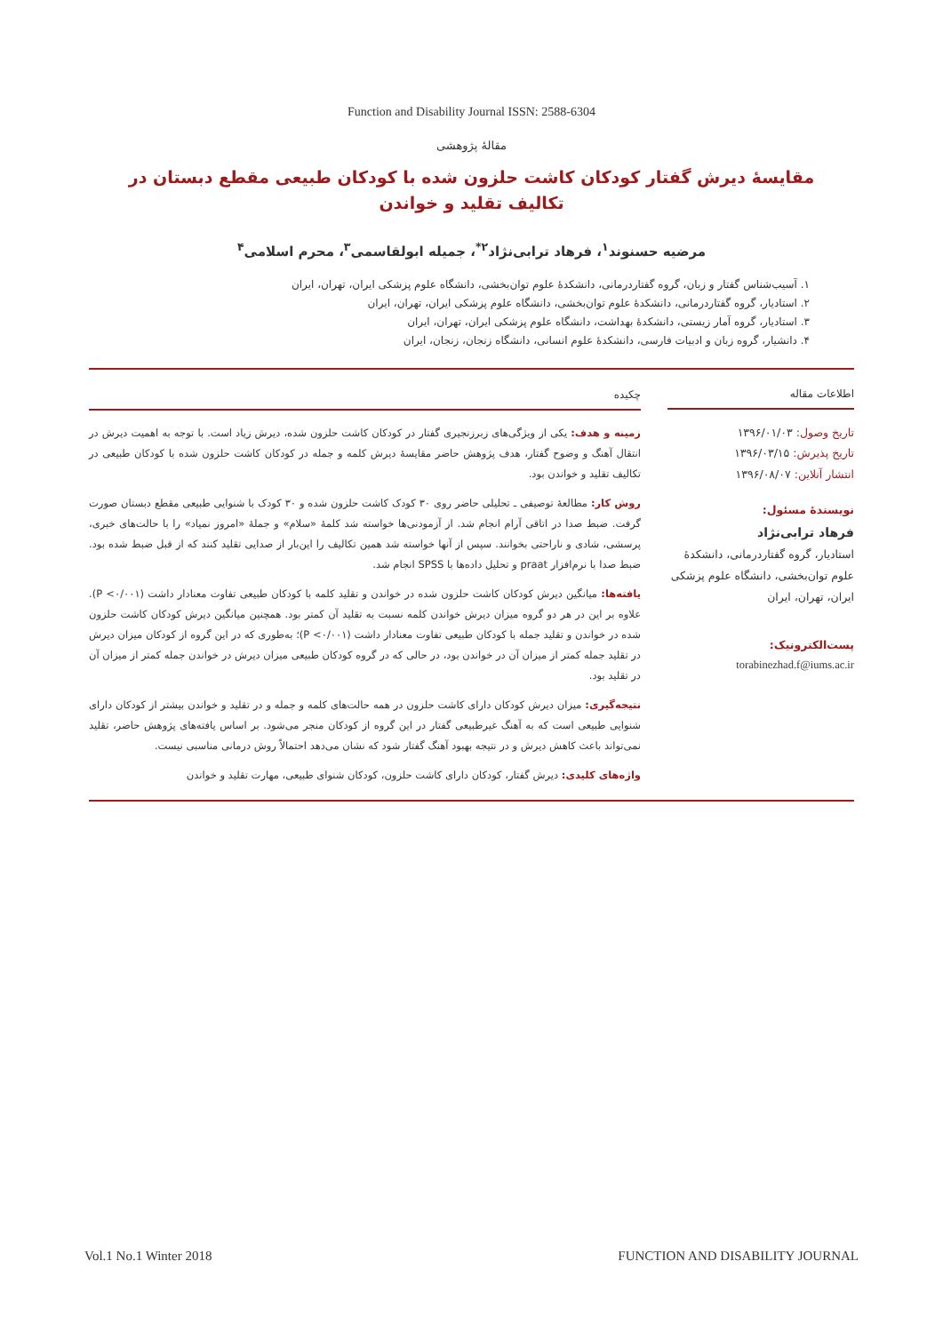Function and Disability Journal ISSN: 2588-6304
مقالهٔ پژوهشی
مقایسهٔ دیرش گفتار کودکان کاشت حلزون شده با کودکان طبیعی مقطع دبستان در
تکالیف تقلید و خواندن
مرضیه حسنوند<sup>۱</sup>، فرهاد ترابی‌نژاد<sup>۲*</sup>، جمیله ابولقاسمی<sup>۳</sup>، محرم اسلامی<sup>۴</sup>
۱. آسیب‌شناس گفتار و زبان، گروه گفتاردرمانی، دانشکدهٔ علوم توان‌بخشی، دانشگاه علوم پزشکی ایران، تهران، ایران
۲. استادیار، گروه گفتاردرمانی، دانشکدهٔ علوم توان‌بخشی، دانشگاه علوم پزشکی ایران، تهران، ایران
۳. استادیار، گروه آمار زیستی، دانشکدهٔ بهداشت، دانشگاه علوم پزشکی ایران، تهران، ایران
۴. دانشیار، گروه زبان و ادبیات فارسی، دانشکدهٔ علوم انسانی، دانشگاه زنجان، زنجان، ایران
اطلاعات مقاله
تاریخ وصول: ۱۳۹۶/۰۱/۰۳
تاریخ پذیرش: ۱۳۹۶/۰۳/۱۵
انتشار آنلاین: ۱۳۹۶/۰۸/۰۷
نویسندهٔ مسئول:
فرهاد ترابی‌نژاد
استادیار، گروه گفتاردرمانی، دانشکدهٔ علوم توان‌بخشی، دانشگاه علوم پزشکی ایران، تهران، ایران
پست‌الکترونیک:
torabinezhad.f@iums.ac.ir
چکیده
زمینه و هدف: یکی از ویژگی‌های زبرزنجیری گفتار در کودکان کاشت حلزون شده، دیرش زیاد است. با توجه به اهمیت دیرش در انتقال آهنگ و وضوح گفتار، هدف پژوهش حاضر مقایسهٔ دیرش کلمه و جمله در کودکان کاشت حلزون شده با کودکان طبیعی در تکالیف تقلید و خواندن بود.
روش کار: مطالعهٔ توصیفی ـ تحلیلی حاضر روی ۳۰ کودک کاشت حلزون شده و ۳۰ کودک با شنوایی طبیعی مقطع دبستان صورت گرفت. ضبط صدا در اتاقی آرام انجام شد. از آزمودنی‌ها خواسته شد کلمهٔ «سلام» و جملهٔ «امروز نمیاد» را با حالت‌های خبری، پرسشی، شادی و ناراحتی بخوانند. سپس از آنها خواسته شد همین تکالیف را این‌بار از صدایی تقلید کنند که از قبل ضبط شده بود. ضبط صدا با نرم‌افزار praat و تحلیل داده‌ها با SPSS انجام شد.
یافته‌ها: میانگین دیرش کودکان کاشت حلزون شده در خواندن و تقلید کلمه با کودکان طبیعی تفاوت معنادار داشت (P <۰/۰۰۱). علاوه بر این در هر دو گروه میزان دیرش خواندن کلمه نسبت به تقلید آن کمتر بود. همچنین میانگین دیرش کودکان کاشت حلزون شده در خواندن و تقلید جمله با کودکان طبیعی تفاوت معنادار داشت (P <۰/۰۰۱)؛ به‌طوری که در این گروه از کودکان میزان دیرش در تقلید جمله کمتر از میزان آن در خواندن بود، در حالی که در گروه کودکان طبیعی میزان دیرش در خواندن جمله کمتر از میزان آن در تقلید بود.
نتیجه‌گیری: میزان دیرش کودکان دارای کاشت حلزون در همه حالت‌های کلمه و جمله و در تقلید و خواندن بیشتر از کودکان دارای شنوایی طبیعی است که به آهنگ غیرطبیعی گفتار در این گروه از کودکان منجر می‌شود. بر اساس یافته‌های پژوهش حاضر، تقلید نمی‌تواند باعث کاهش دیرش و در نتیجه بهبود آهنگ گفتار شود که نشان می‌دهد احتمالاً روش درمانی مناسبی نیست.
واژه‌های کلیدی: دیرش گفتار، کودکان دارای کاشت حلزون، کودکان شنوای طبیعی، مهارت تقلید و خواندن
Vol.1 No.1 Winter 2018 FUNCTION AND DISABILITY JOURNAL